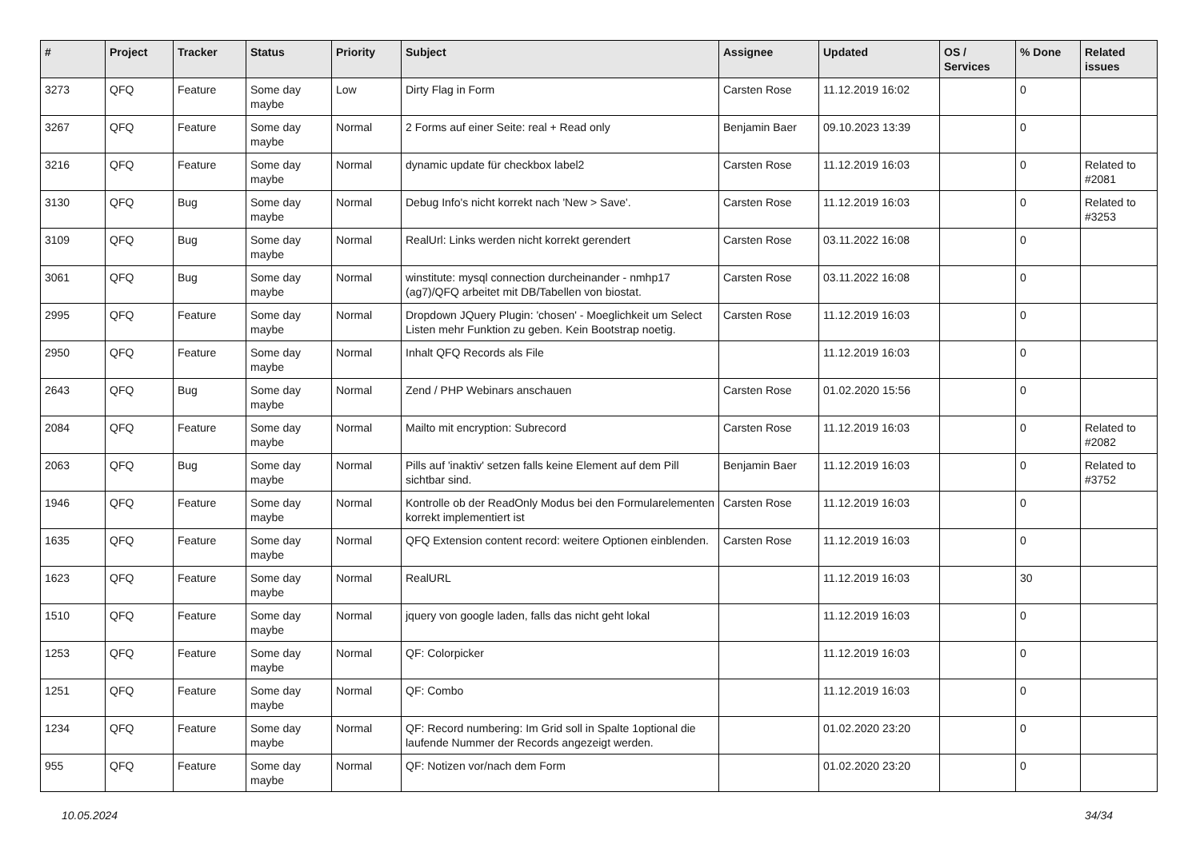| # | Project | Tracker | Status | Priority | Subject | Assignee | Updated | OS / Services | % Done | Related issues |
| --- | --- | --- | --- | --- | --- | --- | --- | --- | --- | --- |
| 3273 | QFQ | Feature | Some day maybe | Low | Dirty Flag in Form | Carsten Rose | 11.12.2019 16:02 | | 0 | |
| 3267 | QFQ | Feature | Some day maybe | Normal | 2 Forms auf einer Seite: real + Read only | Benjamin Baer | 09.10.2023 13:39 | | 0 | |
| 3216 | QFQ | Feature | Some day maybe | Normal | dynamic update für checkbox label2 | Carsten Rose | 11.12.2019 16:03 | | 0 | Related to #2081 |
| 3130 | QFQ | Bug | Some day maybe | Normal | Debug Info's nicht korrekt nach 'New > Save'. | Carsten Rose | 11.12.2019 16:03 | | 0 | Related to #3253 |
| 3109 | QFQ | Bug | Some day maybe | Normal | RealUrl: Links werden nicht korrekt gerendert | Carsten Rose | 03.11.2022 16:08 | | 0 | |
| 3061 | QFQ | Bug | Some day maybe | Normal | winstitute: mysql connection durcheinander - nmhp17 (ag7)/QFQ arbeitet mit DB/Tabellen von biostat. | Carsten Rose | 03.11.2022 16:08 | | 0 | |
| 2995 | QFQ | Feature | Some day maybe | Normal | Dropdown JQuery Plugin: 'chosen' - Moeglichkeit um Select Listen mehr Funktion zu geben. Kein Bootstrap noetig. | Carsten Rose | 11.12.2019 16:03 | | 0 | |
| 2950 | QFQ | Feature | Some day maybe | Normal | Inhalt QFQ Records als File | | 11.12.2019 16:03 | | 0 | |
| 2643 | QFQ | Bug | Some day maybe | Normal | Zend / PHP Webinars anschauen | Carsten Rose | 01.02.2020 15:56 | | 0 | |
| 2084 | QFQ | Feature | Some day maybe | Normal | Mailto mit encryption: Subrecord | Carsten Rose | 11.12.2019 16:03 | | 0 | Related to #2082 |
| 2063 | QFQ | Bug | Some day maybe | Normal | Pills auf 'inaktiv' setzen falls keine Element auf dem Pill sichtbar sind. | Benjamin Baer | 11.12.2019 16:03 | | 0 | Related to #3752 |
| 1946 | QFQ | Feature | Some day maybe | Normal | Kontrolle ob der ReadOnly Modus bei den Formularelementen korrekt implementiert ist | Carsten Rose | 11.12.2019 16:03 | | 0 | |
| 1635 | QFQ | Feature | Some day maybe | Normal | QFQ Extension content record: weitere Optionen einblenden. | Carsten Rose | 11.12.2019 16:03 | | 0 | |
| 1623 | QFQ | Feature | Some day maybe | Normal | RealURL | | 11.12.2019 16:03 | | 30 | |
| 1510 | QFQ | Feature | Some day maybe | Normal | jquery von google laden, falls das nicht geht lokal | | 11.12.2019 16:03 | | 0 | |
| 1253 | QFQ | Feature | Some day maybe | Normal | QF: Colorpicker | | 11.12.2019 16:03 | | 0 | |
| 1251 | QFQ | Feature | Some day maybe | Normal | QF: Combo | | 11.12.2019 16:03 | | 0 | |
| 1234 | QFQ | Feature | Some day maybe | Normal | QF: Record numbering: Im Grid soll in Spalte 1optional die laufende Nummer der Records angezeigt werden. | | 01.02.2020 23:20 | | 0 | |
| 955 | QFQ | Feature | Some day maybe | Normal | QF: Notizen vor/nach dem Form | | 01.02.2020 23:20 | | 0 | |
10.05.2024 34/34